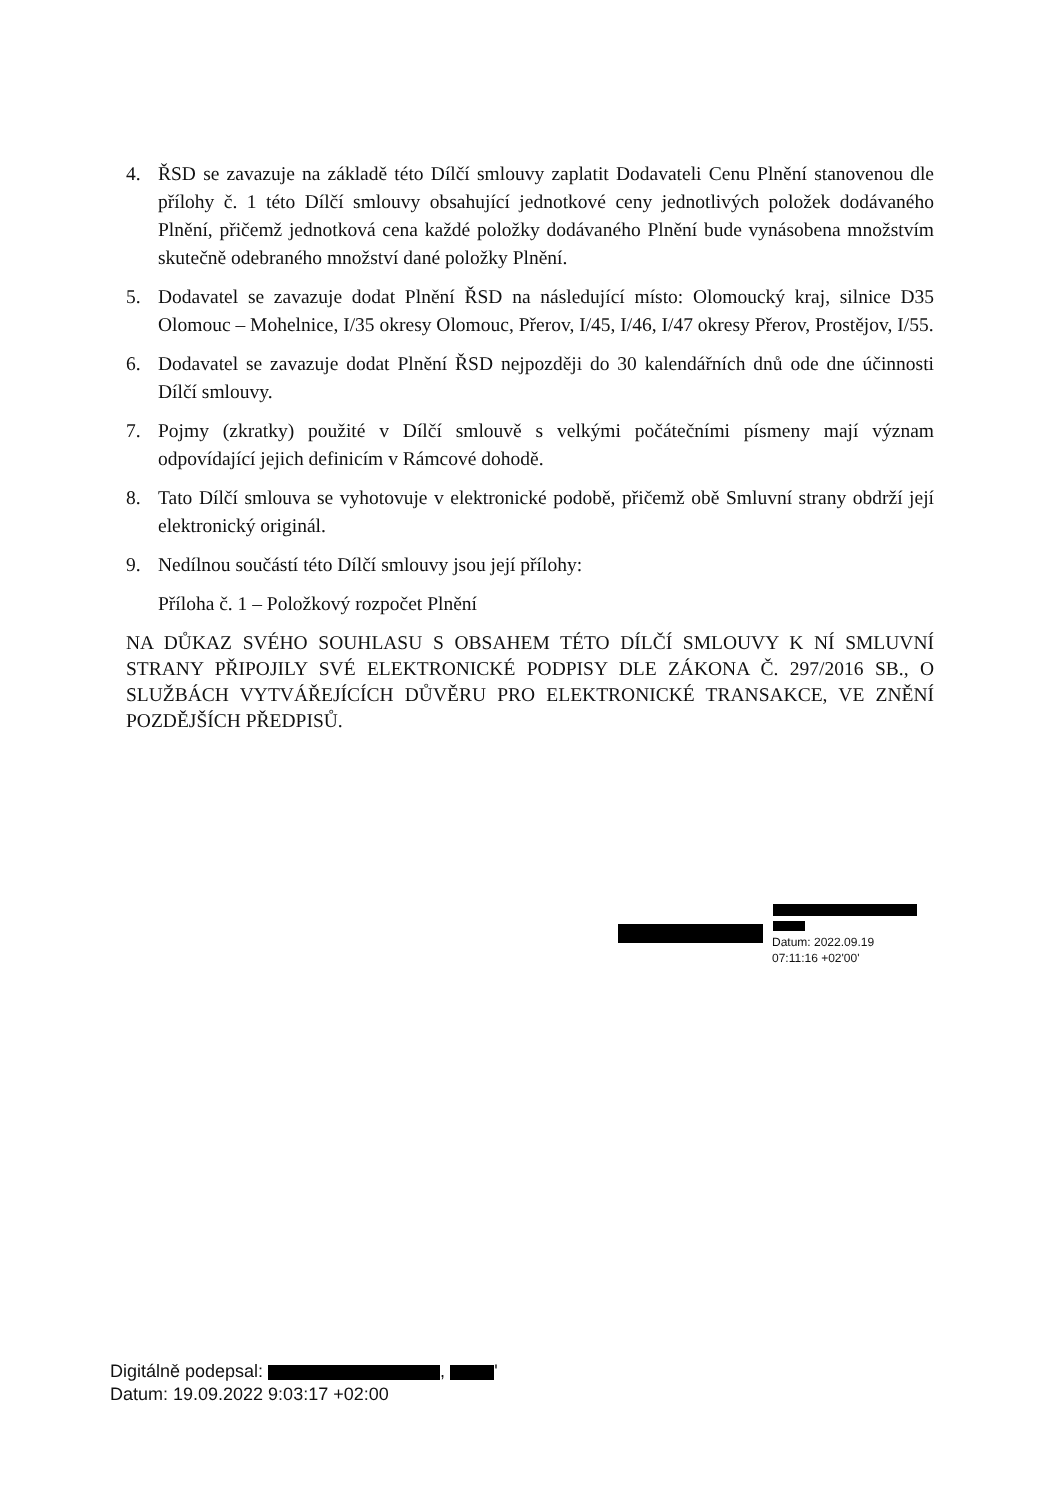4. ŘSD se zavazuje na základě této Dílčí smlouvy zaplatit Dodavateli Cenu Plnění stanovenou dle přílohy č. 1 této Dílčí smlouvy obsahující jednotkové ceny jednotlivých položek dodávaného Plnění, přičemž jednotková cena každé položky dodávaného Plnění bude vynásobena množstvím skutečně odebraného množství dané položky Plnění.
5. Dodavatel se zavazuje dodat Plnění ŘSD na následující místo: Olomoucký kraj, silnice D35 Olomouc – Mohelnice, I/35 okresy Olomouc, Přerov, I/45, I/46, I/47 okresy Přerov, Prostějov, I/55.
6. Dodavatel se zavazuje dodat Plnění ŘSD nejpozději do 30 kalendářních dnů ode dne účinnosti Dílčí smlouvy.
7. Pojmy (zkratky) použité v Dílčí smlouvě s velkými počátečními písmeny mají význam odpovídající jejich definicím v Rámcové dohodě.
8. Tato Dílčí smlouva se vyhotovuje v elektronické podobě, přičemž obě Smluvní strany obdrží její elektronický originál.
9. Nedílnou součástí této Dílčí smlouvy jsou její přílohy:
Příloha č. 1 – Položkový rozpočet Plnění
NA DŮKAZ SVÉHO SOUHLASU S OBSAHEM TÉTO DÍLČÍ SMLOUVY K NÍ SMLUVNÍ STRANY PŘIPOJILY SVÉ ELEKTRONICKÉ PODPISY DLE ZÁKONA Č. 297/2016 SB., O SLUŽBÁCH VYTVÁŘEJÍCÍCH DŮVĚRU PRO ELEKTRONICKÉ TRANSAKCE, VE ZNĚNÍ POZDĚJŠÍCH PŘEDPISŮ.
Datum: 2022.09.19
07:11:16 +02'00'
Digitálně podepsal: , '
Datum: 19.09.2022 9:03:17 +02:00